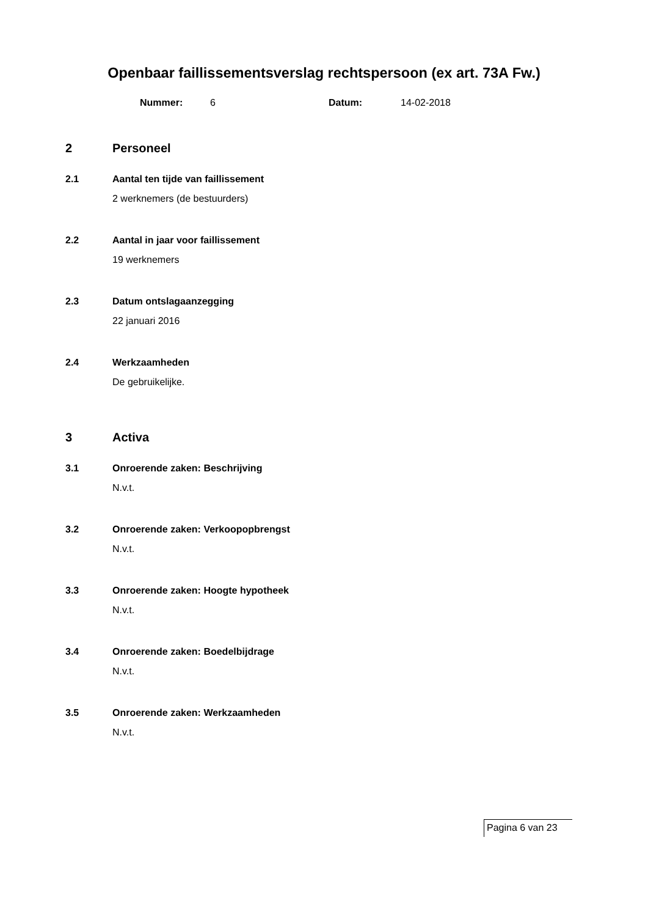Openbaar faillissementsverslag rechtspersoon (ex art. 73A Fw.)
Nummer: 6 Datum: 14-02-2018
2 Personeel
2.1 Aantal ten tijde van faillissement
2 werknemers (de bestuurders)
2.2 Aantal in jaar voor faillissement
19 werknemers
2.3 Datum ontslagaanzegging
22 januari 2016
2.4 Werkzaamheden
De gebruikelijke.
3 Activa
3.1 Onroerende zaken: Beschrijving
N.v.t.
3.2 Onroerende zaken: Verkoopopbrengst
N.v.t.
3.3 Onroerende zaken: Hoogte hypotheek
N.v.t.
3.4 Onroerende zaken: Boedelbijdrage
N.v.t.
3.5 Onroerende zaken: Werkzaamheden
N.v.t.
Pagina 6 van 23